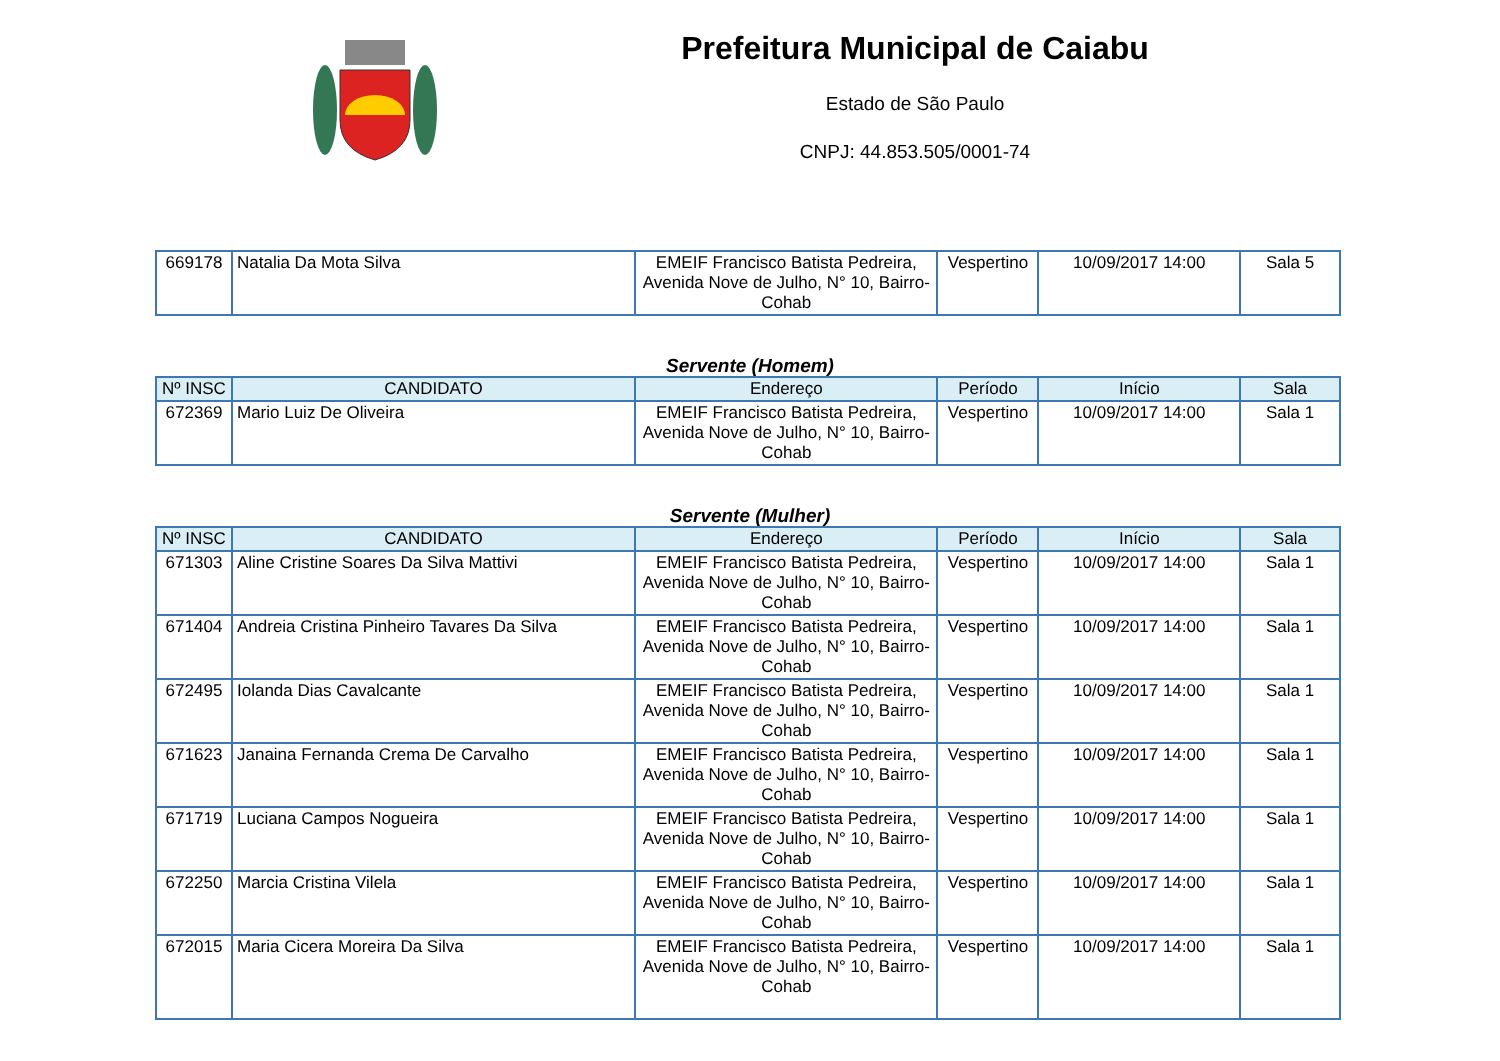Prefeitura Municipal de Caiabu
Estado de São Paulo
CNPJ: 44.853.505/0001-74
| 669178 | Natalia Da Mota Silva | EMEIF Francisco Batista Pedreira, Avenida Nove de Julho, N° 10, Bairro-Cohab | Vespertino | 10/09/2017 14:00 | Sala 5 |
Servente (Homem)
| Nº INSC | CANDIDATO | Endereço | Período | Início | Sala |
| --- | --- | --- | --- | --- | --- |
| 672369 | Mario Luiz De Oliveira | EMEIF Francisco Batista Pedreira, Avenida Nove de Julho, N° 10, Bairro-Cohab | Vespertino | 10/09/2017 14:00 | Sala 1 |
Servente (Mulher)
| Nº INSC | CANDIDATO | Endereço | Período | Início | Sala |
| --- | --- | --- | --- | --- | --- |
| 671303 | Aline Cristine Soares Da Silva Mattivi | EMEIF Francisco Batista Pedreira, Avenida Nove de Julho, N° 10, Bairro-Cohab | Vespertino | 10/09/2017 14:00 | Sala 1 |
| 671404 | Andreia Cristina Pinheiro Tavares Da Silva | EMEIF Francisco Batista Pedreira, Avenida Nove de Julho, N° 10, Bairro-Cohab | Vespertino | 10/09/2017 14:00 | Sala 1 |
| 672495 | Iolanda Dias Cavalcante | EMEIF Francisco Batista Pedreira, Avenida Nove de Julho, N° 10, Bairro-Cohab | Vespertino | 10/09/2017 14:00 | Sala 1 |
| 671623 | Janaina Fernanda Crema De Carvalho | EMEIF Francisco Batista Pedreira, Avenida Nove de Julho, N° 10, Bairro-Cohab | Vespertino | 10/09/2017 14:00 | Sala 1 |
| 671719 | Luciana Campos Nogueira | EMEIF Francisco Batista Pedreira, Avenida Nove de Julho, N° 10, Bairro-Cohab | Vespertino | 10/09/2017 14:00 | Sala 1 |
| 672250 | Marcia Cristina Vilela | EMEIF Francisco Batista Pedreira, Avenida Nove de Julho, N° 10, Bairro-Cohab | Vespertino | 10/09/2017 14:00 | Sala 1 |
| 672015 | Maria Cicera Moreira Da Silva | EMEIF Francisco Batista Pedreira, Avenida Nove de Julho, N° 10, Bairro-Cohab | Vespertino | 10/09/2017 14:00 | Sala 1 |